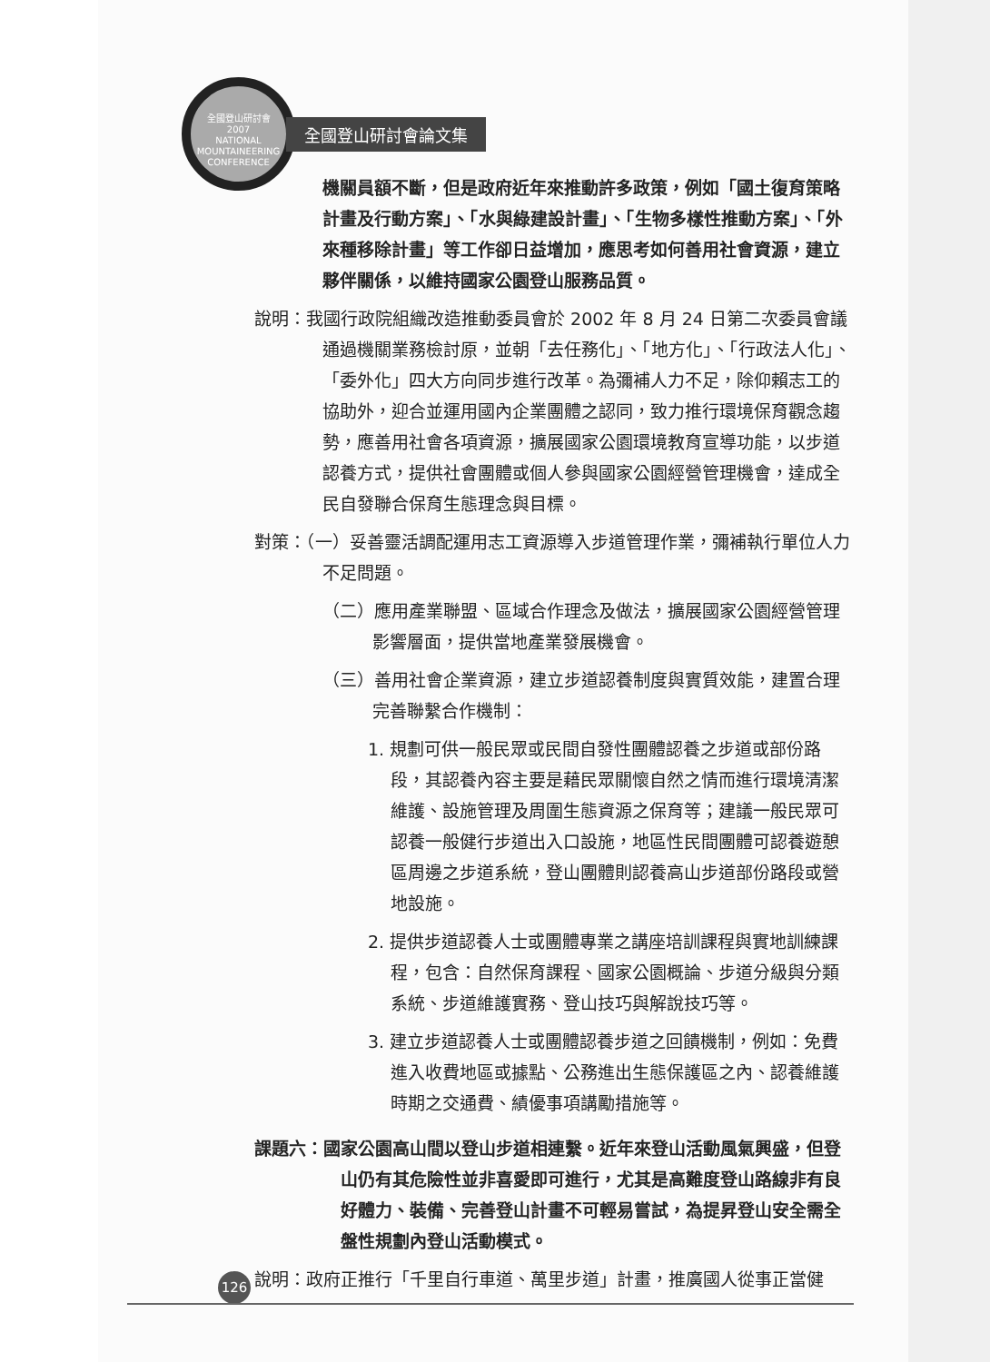全國登山研討會
2007
NATIONAL MOUNTAINEERING CONFERENCE
全國登山研討會論文集
機關員額不斷，但是政府近年來推動許多政策，例如「國土復育策略計畫及行動方案」、「水與綠建設計畫」、「生物多樣性推動方案」、「外來種移除計畫」等工作卻日益增加，應思考如何善用社會資源，建立夥伴關係，以維持國家公園登山服務品質。
說明：我國行政院組織改造推動委員會於 2002 年 8 月 24 日第二次委員會議通過機關業務檢討原，並朝「去任務化」、「地方化」、「行政法人化」、「委外化」四大方向同步進行改革。為彌補人力不足，除仰賴志工的協助外，迎合並運用國內企業團體之認同，致力推行環境保育觀念趨勢，應善用社會各項資源，擴展國家公園環境教育宣導功能，以步道認養方式，提供社會團體或個人參與國家公園經營管理機會，達成全民自發聯合保育生態理念與目標。
對策：（一）妥善靈活調配運用志工資源導入步道管理作業，彌補執行單位人力不足問題。
（二）應用產業聯盟、區域合作理念及做法，擴展國家公園經營管理影響層面，提供當地產業發展機會。
（三）善用社會企業資源，建立步道認養制度與實質效能，建置合理完善聯繫合作機制：
1. 規劃可供一般民眾或民間自發性團體認養之步道或部份路段，其認養內容主要是藉民眾關懷自然之情而進行環境清潔維護、設施管理及周圍生態資源之保育等；建議一般民眾可認養一般健行步道出入口設施，地區性民間團體可認養遊憩區周邊之步道系統，登山團體則認養高山步道部份路段或營地設施。
2. 提供步道認養人士或團體專業之講座培訓課程與實地訓練課程，包含：自然保育課程、國家公園概論、步道分級與分類系統、步道維護實務、登山技巧與解說技巧等。
3. 建立步道認養人士或團體認養步道之回饋機制，例如：免費進入收費地區或據點、公務進出生態保護區之內、認養維護時期之交通費、績優事項講勵措施等。
課題六：國家公園高山間以登山步道相連繫。近年來登山活動風氣興盛，但登山仍有其危險性並非喜愛即可進行，尤其是高難度登山路線非有良好體力、裝備、完善登山計畫不可輕易嘗試，為提昇登山安全需全盤性規劃內登山活動模式。
說明：政府正推行「千里自行車道、萬里步道」計畫，推廣國人從事正當健
126